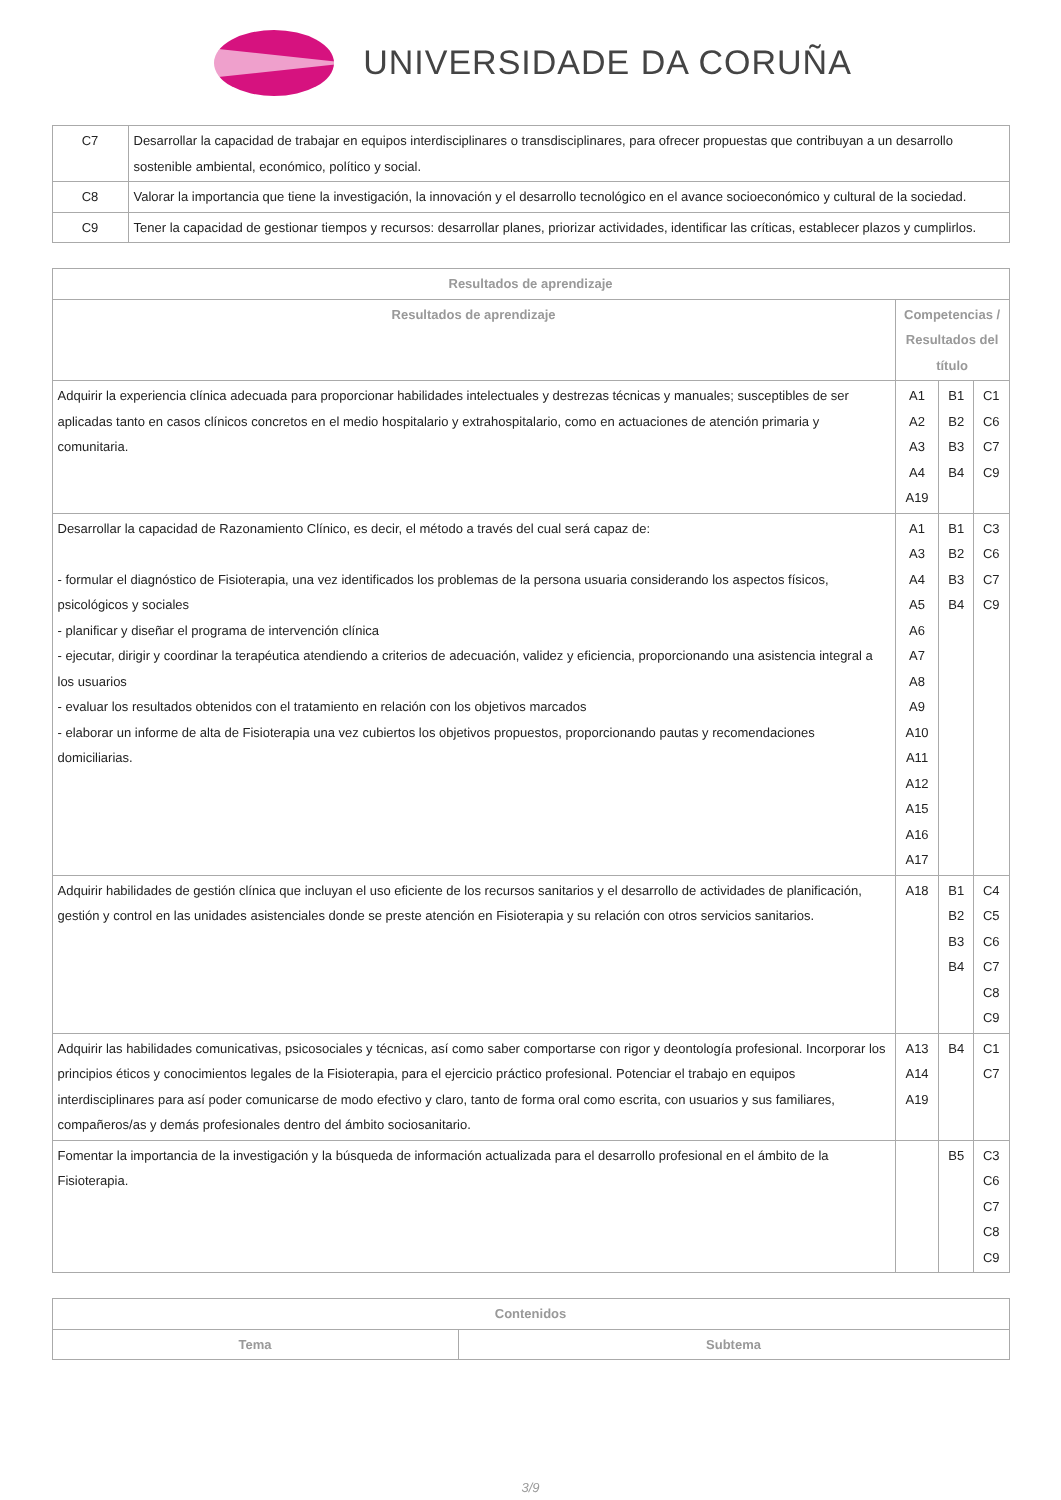UNIVERSIDADE DA CORUÑA
| C7 | Desarrollar la capacidad de trabajar en equipos interdisciplinares o transdisciplinares, para ofrecer propuestas que contribuyan a un desarrollo sostenible ambiental, económico, político y social. |
| C8 | Valorar la importancia que tiene la investigación, la innovación y el desarrollo tecnológico en el avance socioeconómico y cultural de la sociedad. |
| C9 | Tener la capacidad de gestionar tiempos y recursos: desarrollar planes, priorizar actividades, identificar las críticas, establecer plazos y cumplirlos. |
| Resultados de aprendizaje | | | |
| --- | --- | --- | --- |
| Resultados de aprendizaje | Competencias / Resultados del título | | |
| Adquirir la experiencia clínica adecuada para proporcionar habilidades intelectuales y destrezas técnicas y manuales; susceptibles de ser aplicadas tanto en casos clínicos concretos en el medio hospitalario y extrahospitalario, como en actuaciones de atención primaria y comunitaria. | A1 A2 A3 A4 A19 | B1 B2 B3 B4 | C1 C6 C7 C9 |
| Desarrollar la capacidad de Razonamiento Clínico, es decir, el método a través del cual será capaz de: - formular el diagnóstico de Fisioterapia, una vez identificados los problemas de la persona usuaria considerando los aspectos físicos, psicológicos y sociales - planificar y diseñar el programa de intervención clínica - ejecutar, dirigir y coordinar la terapéutica atendiendo a criterios de adecuación, validez y eficiencia, proporcionando una asistencia integral a los usuarios - evaluar los resultados obtenidos con el tratamiento en relación con los objetivos marcados - elaborar un informe de alta de Fisioterapia una vez cubiertos los objetivos propuestos, proporcionando pautas y recomendaciones domiciliarias. | A1 A3 A4 A5 A6 A7 A8 A9 A10 A11 A12 A15 A16 A17 | B1 B2 B3 B4 | C3 C6 C7 C9 |
| Adquirir habilidades de gestión clínica que incluyan el uso eficiente de los recursos sanitarios y el desarrollo de actividades de planificación, gestión y control en las unidades asistenciales donde se preste atención en Fisioterapia y su relación con otros servicios sanitarios. | A18 | B1 B2 B3 B4 | C4 C5 C6 C7 C8 C9 |
| Adquirir las habilidades comunicativas, psicosociales y técnicas, así como saber comportarse con rigor y deontología profesional. Incorporar los principios éticos y conocimientos legales de la Fisioterapia, para el ejercicio práctico profesional. Potenciar el trabajo en equipos interdisciplinares para así poder comunicarse de modo efectivo y claro, tanto de forma oral como escrita, con usuarios y sus familiares, compañeros/as y demás profesionales dentro del ámbito sociosanitario. | A13 A14 A19 | B4 | C1 C7 |
| Fomentar la importancia de la investigación y la búsqueda de información actualizada para el desarrollo profesional en el ámbito de la Fisioterapia. | | B5 | C3 C6 C7 C8 C9 |
| Contenidos | |
| --- | --- |
| Tema | Subtema |
3/9